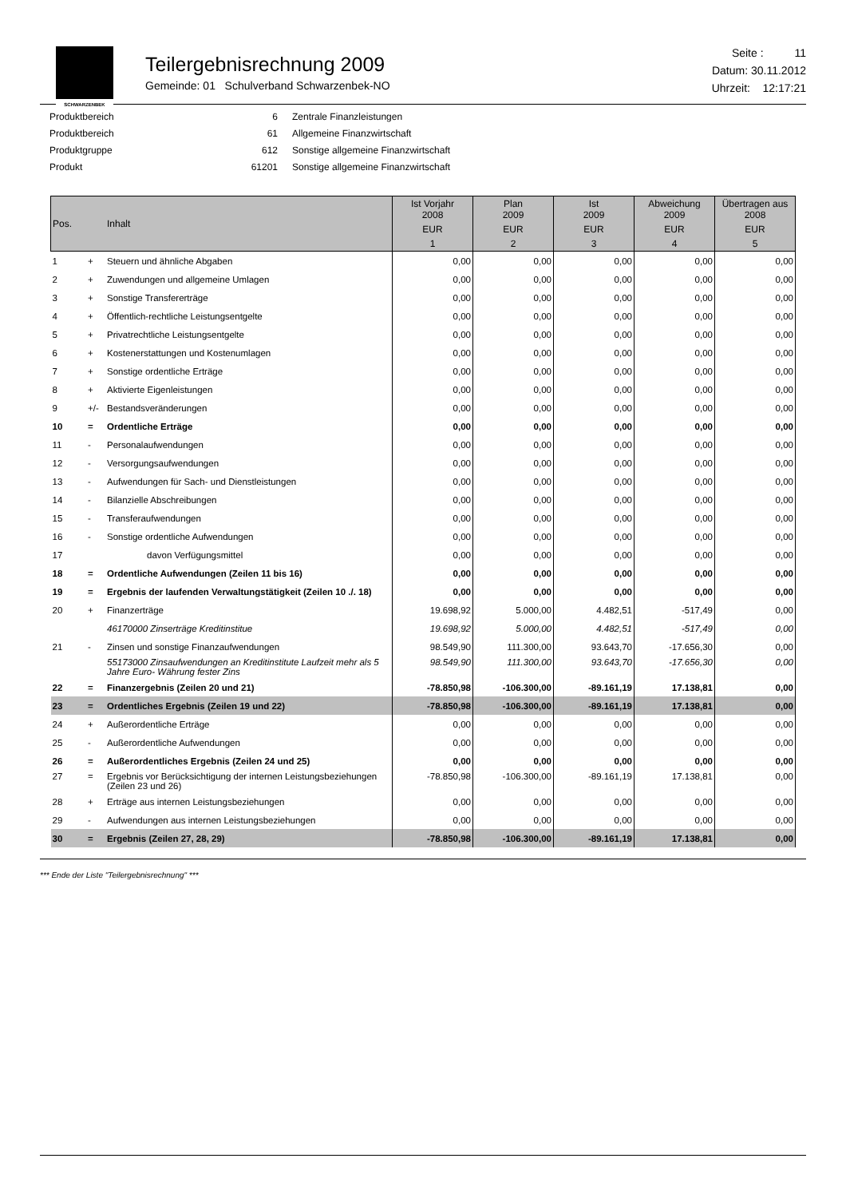SCHWARZENBEK
Teilergebnisrechnung 2009
Gemeinde: 01 Schulverband Schwarzenbek-NO
Seite : 11
Datum: 30.11.2012
Uhrzeit: 12:17:21
| Produktbereich | 6 | Zentrale Finanzleistungen |
| Produktbereich | 61 | Allgemeine Finanzwirtschaft |
| Produktgruppe | 612 | Sonstige allgemeine Finanzwirtschaft |
| Produkt | 61201 | Sonstige allgemeine Finanzwirtschaft |
| Pos. | | Inhalt | Ist Vorjahr 2008 | Plan 2009 | Ist 2009 | Abweichung 2009 | Übertragen aus 2008 | | | |
| --- | --- | --- | --- | --- | --- | --- | --- | --- | --- | --- |
| | | | EUR | EUR | EUR | EUR | EUR | | | |
| | | | 1 | 2 | 3 | 4 | 5 | | | |
| | | | 1 | + | Steuern und ähnliche Abgaben | 0,00 | 0,00 | 0,00 | 0,00 | 0,00 |
| 2 | + | Zuwendungen und allgemeine Umlagen | 0,00 | 0,00 | 0,00 | 0,00 | 0,00 | | | |
| 3 | + | Sonstige Transfererträge | 0,00 | 0,00 | 0,00 | 0,00 | 0,00 | | | |
| 4 | + | Öffentlich-rechtliche Leistungsentgelte | 0,00 | 0,00 | 0,00 | 0,00 | 0,00 | | | |
| 5 | + | Privatrechtliche Leistungsentgelte | 0,00 | 0,00 | 0,00 | 0,00 | 0,00 | | | |
| 6 | + | Kostenerstattungen und Kostenumlagen | 0,00 | 0,00 | 0,00 | 0,00 | 0,00 | | | |
| 7 | + | Sonstige ordentliche Erträge | 0,00 | 0,00 | 0,00 | 0,00 | 0,00 | | | |
| 8 | + | Aktivierte Eigenleistungen | 0,00 | 0,00 | 0,00 | 0,00 | 0,00 | | | |
| 9 | +/- | Bestandsveränderungen | 0,00 | 0,00 | 0,00 | 0,00 | 0,00 | | | |
| 10 | = | Ordentliche Erträge | 0,00 | 0,00 | 0,00 | 0,00 | 0,00 | | | |
| 11 | - | Personalaufwendungen | 0,00 | 0,00 | 0,00 | 0,00 | 0,00 | | | |
| 12 | - | Versorgungsaufwendungen | 0,00 | 0,00 | 0,00 | 0,00 | 0,00 | | | |
| 13 | - | Aufwendungen für Sach- und Dienstleistungen | 0,00 | 0,00 | 0,00 | 0,00 | 0,00 | | | |
| 14 | - | Bilanzielle Abschreibungen | 0,00 | 0,00 | 0,00 | 0,00 | 0,00 | | | |
| 15 | - | Transferaufwendungen | 0,00 | 0,00 | 0,00 | 0,00 | 0,00 | | | |
| 16 | - | Sonstige ordentliche Aufwendungen | 0,00 | 0,00 | 0,00 | 0,00 | 0,00 | | | |
| 17 | | davon Verfügungsmittel | 0,00 | 0,00 | 0,00 | 0,00 | 0,00 | | | |
| 18 | = | Ordentliche Aufwendungen (Zeilen 11 bis 16) | 0,00 | 0,00 | 0,00 | 0,00 | 0,00 | | | |
| 19 | = | Ergebnis der laufenden Verwaltungstätigkeit (Zeilen 10 ./. 18) | 0,00 | 0,00 | 0,00 | 0,00 | 0,00 | | | |
| 20 | + | Finanzerträge | 19.698,92 | 5.000,00 | 4.482,51 | -517,49 | 0,00 | | | |
| | | 46170000 Zinserträge Kreditinstitue | 19.698,92 | 5.000,00 | 4.482,51 | -517,49 | 0,00 | | | |
| 21 | - | Zinsen und sonstige Finanzaufwendungen | 98.549,90 | 111.300,00 | 93.643,70 | -17.656,30 | 0,00 | | | |
| | | 55173000 Zinsaufwendungen an Kreditinstitute Laufzeit mehr als 5 Jahre Euro- Währung fester Zins | 98.549,90 | 111.300,00 | 93.643,70 | -17.656,30 | 0,00 | | | |
| 22 | = | Finanzergebnis (Zeilen 20 und 21) | -78.850,98 | -106.300,00 | -89.161,19 | 17.138,81 | 0,00 | | | |
| 23 | = | Ordentliches Ergebnis (Zeilen 19 und 22) | -78.850,98 | -106.300,00 | -89.161,19 | 17.138,81 | 0,00 | | | |
| 24 | + | Außerordentliche Erträge | 0,00 | 0,00 | 0,00 | 0,00 | 0,00 | | | |
| 25 | - | Außerordentliche Aufwendungen | 0,00 | 0,00 | 0,00 | 0,00 | 0,00 | | | |
| 26 | = | Außerordentliches Ergebnis (Zeilen 24 und 25) | 0,00 | 0,00 | 0,00 | 0,00 | 0,00 | | | |
| 27 | = | Ergebnis vor Berücksichtigung der internen Leistungsbeziehungen (Zeilen 23 und 26) | -78.850,98 | -106.300,00 | -89.161,19 | 17.138,81 | 0,00 | | | |
| 28 | + | Erträge aus internen Leistungsbeziehungen | 0,00 | 0,00 | 0,00 | 0,00 | 0,00 | | | |
| 29 | - | Aufwendungen aus internen Leistungsbeziehungen | 0,00 | 0,00 | 0,00 | 0,00 | 0,00 | | | |
| 30 | = | Ergebnis (Zeilen 27, 28, 29) | -78.850,98 | -106.300,00 | -89.161,19 | 17.138,81 | 0,00 | | | |
*** Ende der Liste "Teilergebnisrechnung" ***